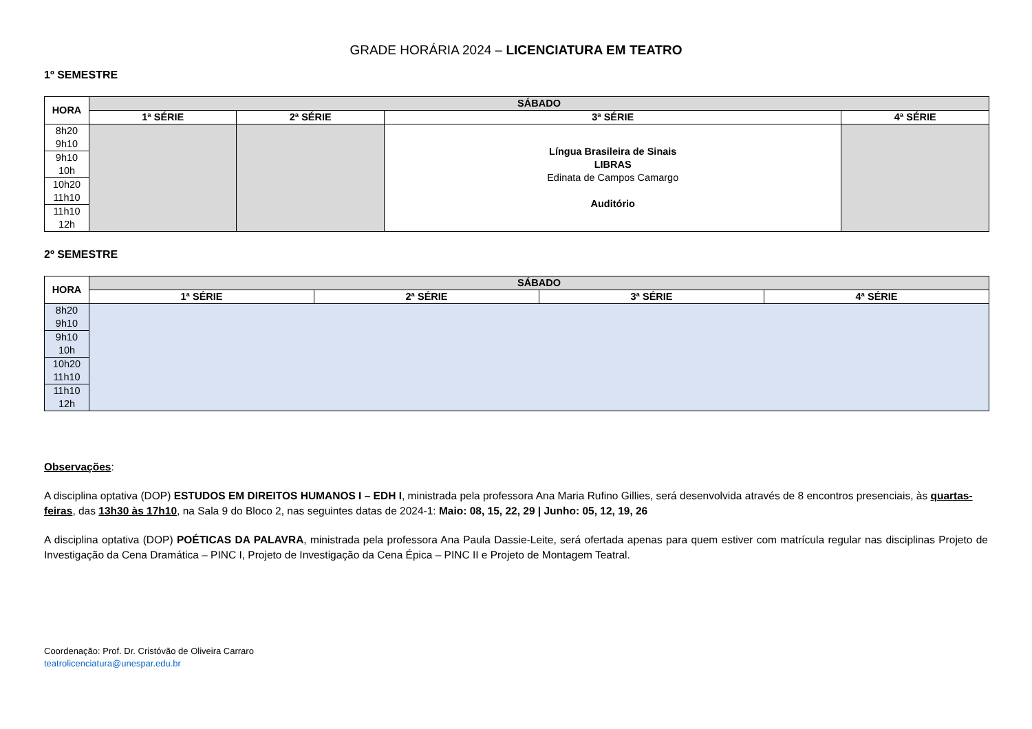GRADE HORÁRIA 2024 – LICENCIATURA EM TEATRO
1º SEMESTRE
| HORA | SÁBADO | | | |
| --- | --- | --- | --- | --- |
| | 1ª SÉRIE | 2ª SÉRIE | 3ª SÉRIE | 4ª SÉRIE |
| 8h20 9h10 | | | Língua Brasileira de Sinais LIBRAS Edinata de Campos Camargo Auditório | |
| 9h10 10h | | | | |
| 10h20 11h10 | | | | |
| 11h10 12h | | | | |
2º SEMESTRE
| HORA | SÁBADO | | | |
| --- | --- | --- | --- | --- |
| | 1ª SÉRIE | 2ª SÉRIE | 3ª SÉRIE | 4ª SÉRIE |
| 8h20 9h10 | | | | |
| 9h10 10h | | | | |
| 10h20 11h10 | | | | |
| 11h10 12h | | | | |
Observações:
A disciplina optativa (DOP) ESTUDOS EM DIREITOS HUMANOS I – EDH I, ministrada pela professora Ana Maria Rufino Gillies, será desenvolvida através de 8 encontros presenciais, às quartas-feiras, das 13h30 às 17h10, na Sala 9 do Bloco 2, nas seguintes datas de 2024-1: Maio: 08, 15, 22, 29 | Junho: 05, 12, 19, 26
A disciplina optativa (DOP) POÉTICAS DA PALAVRA, ministrada pela professora Ana Paula Dassie-Leite, será ofertada apenas para quem estiver com matrícula regular nas disciplinas Projeto de Investigação da Cena Dramática – PINC I, Projeto de Investigação da Cena Épica – PINC II e Projeto de Montagem Teatral.
Coordenação: Prof. Dr. Cristóvão de Oliveira Carraro
teatrolicenciatura@unespar.edu.br